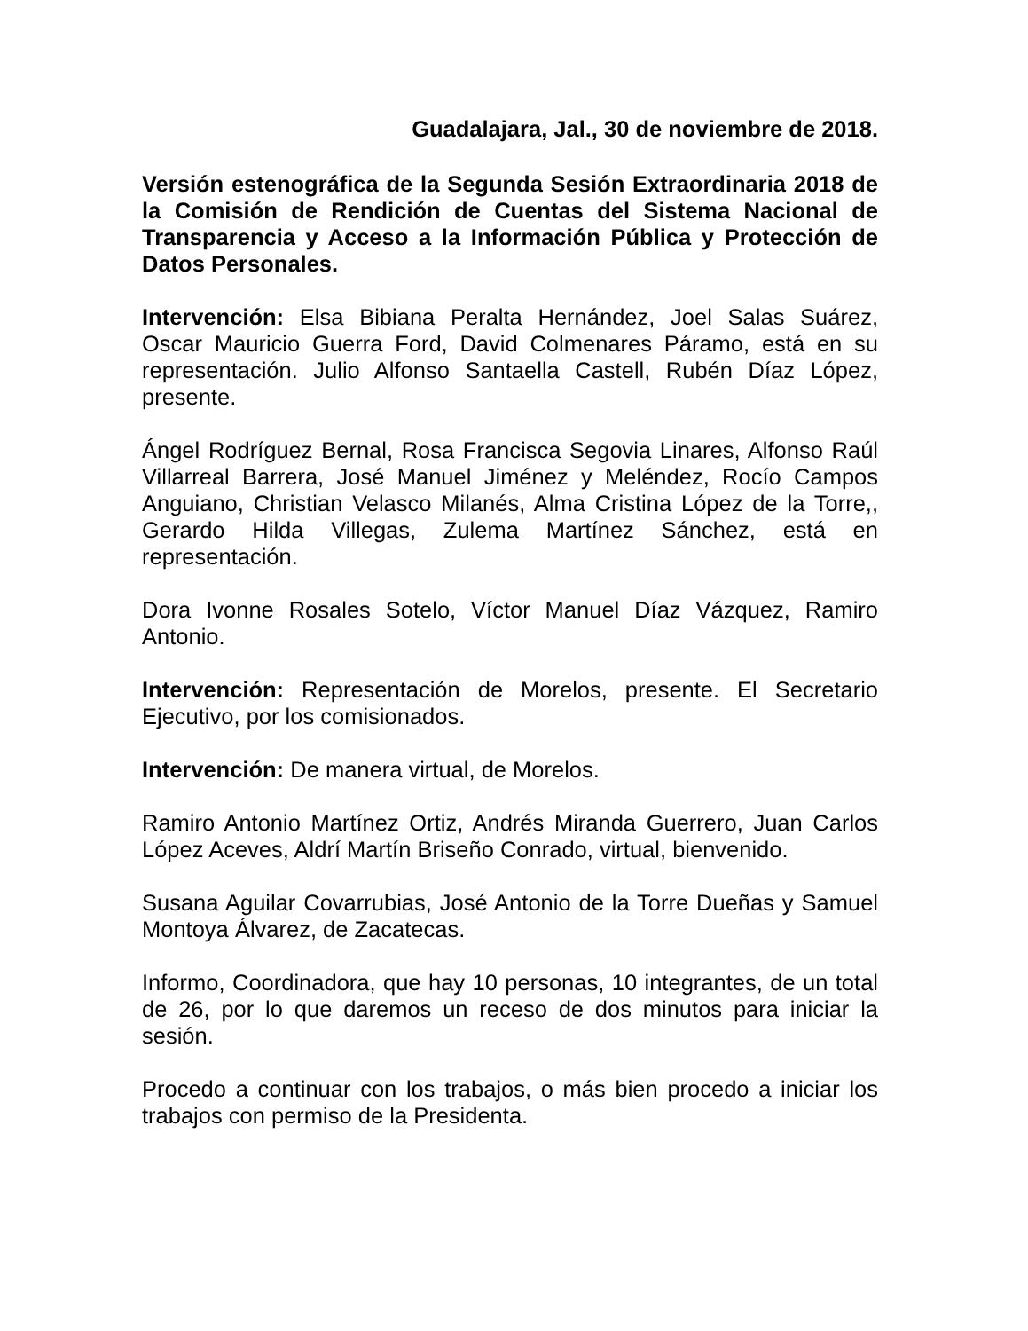Guadalajara, Jal., 30 de noviembre de 2018.
Versión estenográfica de la Segunda Sesión Extraordinaria 2018 de la Comisión de Rendición de Cuentas del Sistema Nacional de Transparencia y Acceso a la Información Pública y Protección de Datos Personales.
Intervención: Elsa Bibiana Peralta Hernández, Joel Salas Suárez, Oscar Mauricio Guerra Ford, David Colmenares Páramo, está en su representación. Julio Alfonso Santaella Castell, Rubén Díaz López, presente.
Ángel Rodríguez Bernal, Rosa Francisca Segovia Linares, Alfonso Raúl Villarreal Barrera, José Manuel Jiménez y Meléndez, Rocío Campos Anguiano, Christian Velasco Milanés, Alma Cristina López de la Torre,, Gerardo Hilda Villegas, Zulema Martínez Sánchez, está en representación.
Dora Ivonne Rosales Sotelo, Víctor Manuel Díaz Vázquez, Ramiro Antonio.
Intervención: Representación de Morelos, presente. El Secretario Ejecutivo, por los comisionados.
Intervención: De manera virtual, de Morelos.
Ramiro Antonio Martínez Ortiz, Andrés Miranda Guerrero, Juan Carlos López Aceves, Aldrí Martín Briseño Conrado, virtual, bienvenido.
Susana Aguilar Covarrubias, José Antonio de la Torre Dueñas y Samuel Montoya Álvarez, de Zacatecas.
Informo, Coordinadora, que hay 10 personas, 10 integrantes, de un total de 26, por lo que daremos un receso de dos minutos para iniciar la sesión.
Procedo a continuar con los trabajos, o más bien procedo a iniciar los trabajos con permiso de la Presidenta.